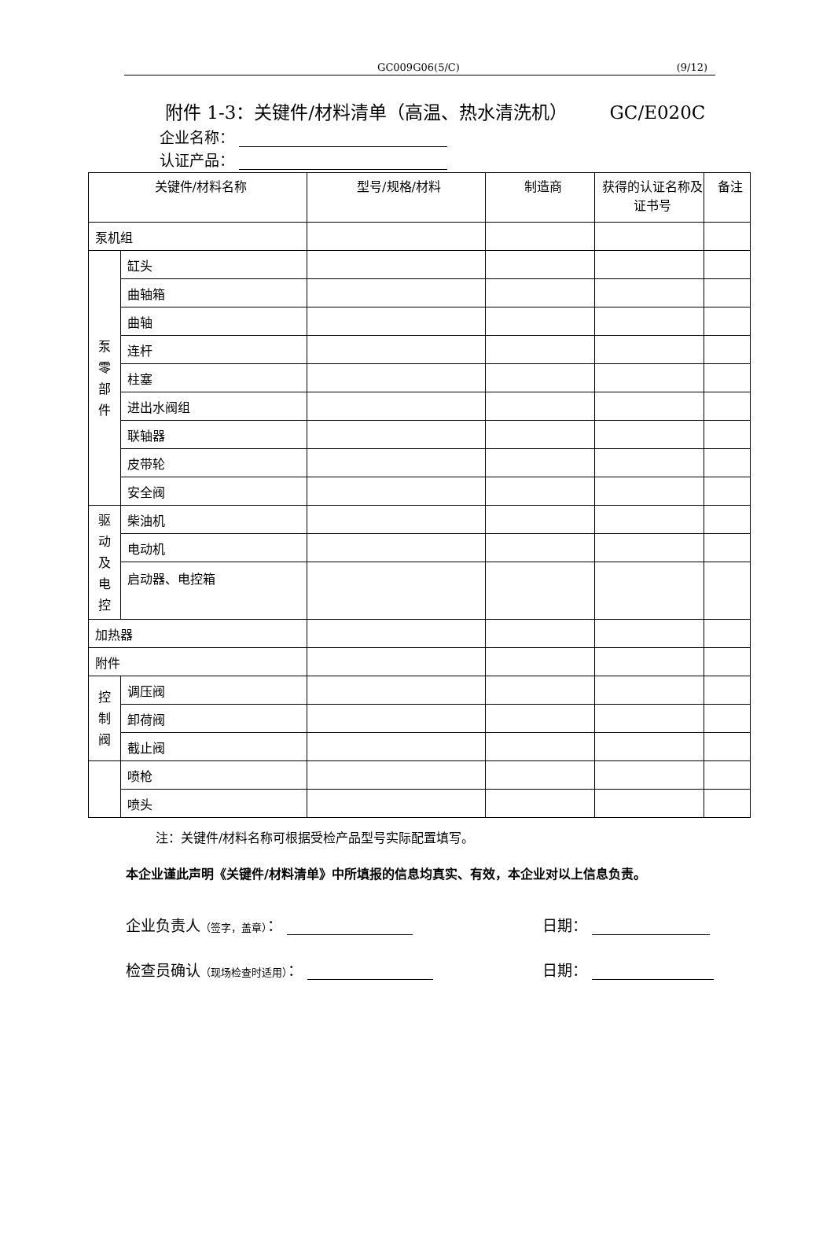GC009G06(5/C) (9/12)
附件 1-3：关键件/材料清单（高温、热水清洗机） GC/E020C
企业名称：
认证产品：
| 关键件/材料名称 | | 型号/规格/材料 | 制造商 | 获得的认证名称及证书号 | 备注 |
| --- | --- | --- | --- | --- | --- |
| 泵机组 | | | | | |
| 泵 零 部 件 | 缸头 | | | | |
| | 曲轴箱 | | | | |
| | 曲轴 | | | | |
| | 连杆 | | | | |
| | 柱塞 | | | | |
| | 进出水阀组 | | | | |
| | 联轴器 | | | | |
| | 皮带轮 | | | | |
| | 安全阀 | | | | |
| 驱 动 及 电 控 | 柴油机 | | | | |
| | 电动机 | | | | |
| | 启动器、电控箱 | | | | |
| 加热器 | | | | | |
| 附件 | | | | | |
| 控 制 阀 | 调压阀 | | | | |
| | 卸荷阀 | | | | |
| | 截止阀 | | | | |
| | 喷枪 | | | | |
| | 喷头 | | | | |
注：关键件/材料名称可根据受检产品型号实际配置填写。
本企业谨此声明《关键件/材料清单》中所填报的信息均真实、有效，本企业对以上信息负责。
企业负责人（签字，盖章）： 日期：
检查员确认（现场检查时适用）： 日期：